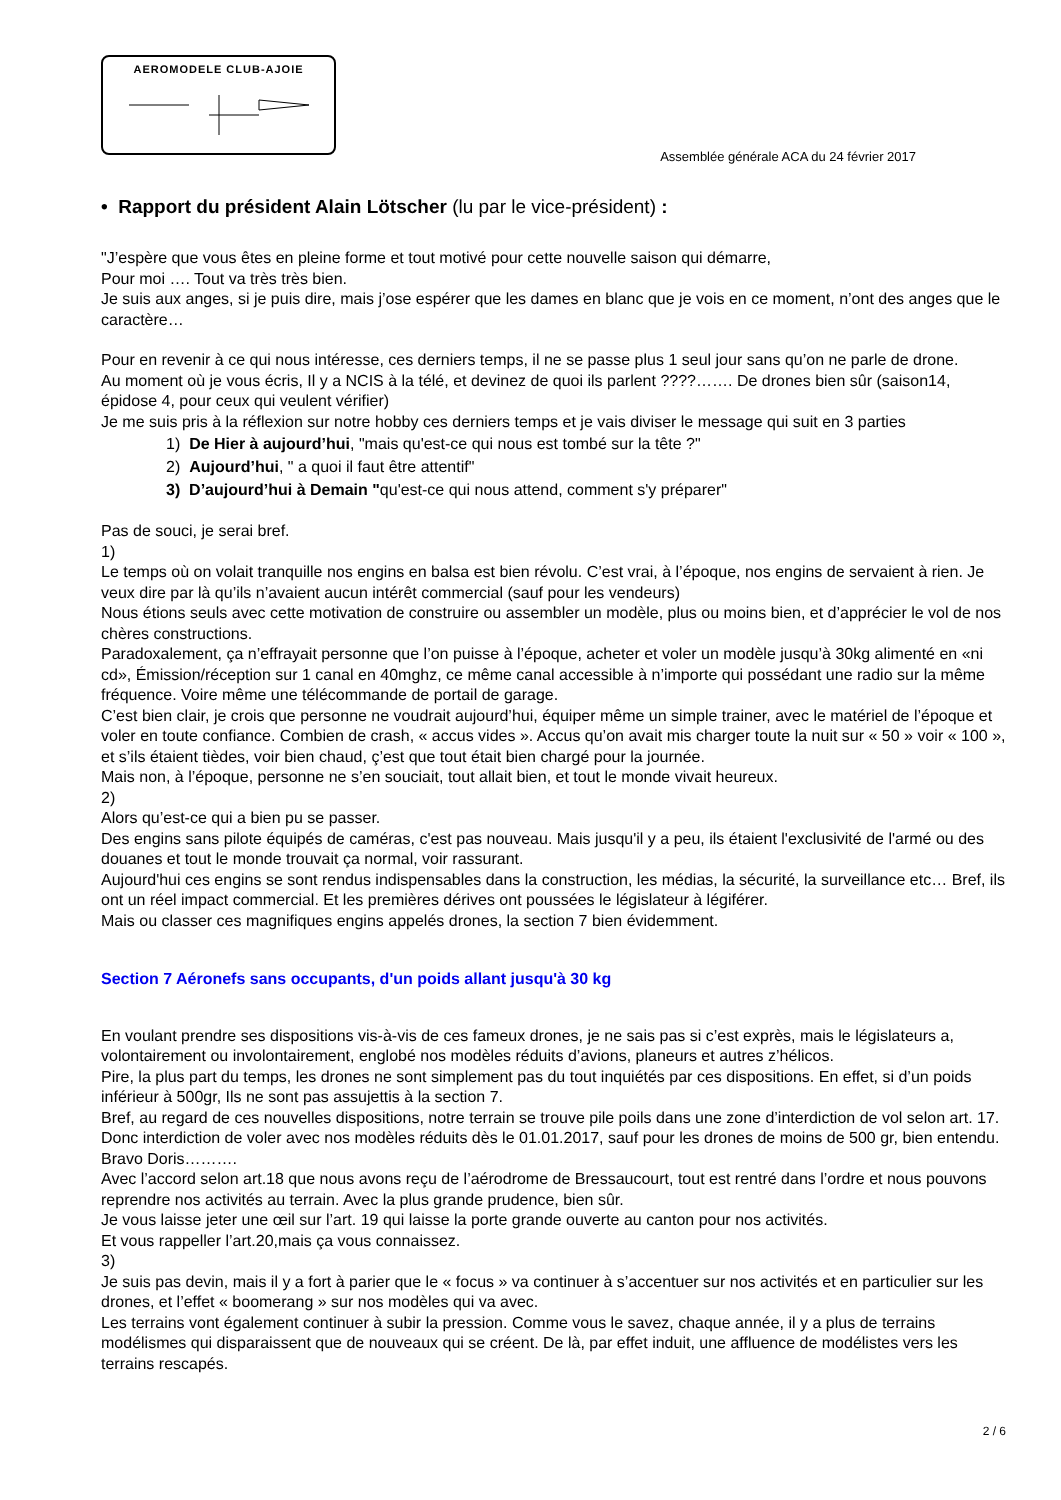AEROMODELE CLUB-AJOIE
Assemblée générale ACA du 24 février 2017
• Rapport du président Alain Lötscher (lu par le vice-président) :
"J’espère que vous êtes en pleine forme et tout motivé pour cette nouvelle saison qui démarre,
Pour moi …. Tout va très très bien.
Je suis aux anges, si je puis dire, mais j’ose espérer que les dames en blanc que je vois en ce moment, n’ont des anges que le caractère…
Pour en revenir à ce qui nous intéresse, ces derniers temps, il ne se passe plus 1 seul jour sans qu’on ne parle de drone.
Au moment où je vous écris, Il y a NCIS à la télé, et devinez de quoi ils parlent ????……. De drones bien sûr (saison14, épidose 4, pour ceux qui veulent vérifier)
Je me suis pris à la réflexion sur notre hobby ces derniers temps et je vais diviser le message qui suit en 3 parties
1) De Hier à aujourd’hui, "mais qu'est-ce qui nous est tombé sur la tête ?"
2) Aujourd’hui, " a quoi il faut être attentif"
3) D’aujourd’hui à Demain "qu'est-ce qui nous attend, comment s'y préparer"
Pas de souci, je serai bref.
1)
Le temps où on volait tranquille nos engins en balsa est bien révolu. C’est vrai, à l’époque, nos engins de servaient à rien. Je veux dire par là qu’ils n’avaient aucun intérêt commercial (sauf pour les vendeurs)
Nous étions seuls avec cette motivation de construire ou assembler un modèle, plus ou moins bien, et d’apprécier le vol de nos chères constructions.
Paradoxalement, ça n’effrayait personne que l’on puisse à l’époque, acheter et voler un modèle jusqu’à 30kg alimenté en «ni cd», Émission/réception sur 1 canal en 40mghz, ce même canal accessible à n’importe qui possédant une radio sur la même fréquence. Voire même une télécommande de portail de garage.
C’est bien clair, je crois que personne ne voudrait aujourd’hui, équiper même un simple trainer, avec le matériel de l’époque et voler en toute confiance. Combien de crash, « accus vides ». Accus qu’on avait mis charger toute la nuit sur « 50 » voir « 100 », et s’ils étaient tièdes, voir bien chaud, ç’est que tout était bien chargé pour la journée.
Mais non, à l’époque, personne ne s’en souciait, tout allait bien, et tout le monde vivait heureux.
2)
Alors qu’est-ce qui a bien pu se passer.
Des engins sans pilote équipés de caméras, c'est pas nouveau. Mais jusqu'il y a peu, ils étaient l'exclusivité de l'armé ou des douanes et tout le monde trouvait ça normal, voir rassurant.
Aujourd'hui ces engins se sont rendus indispensables dans la construction, les médias, la sécurité, la surveillance etc… Bref, ils ont un réel impact commercial. Et les premières dérives ont poussées le législateur à légiférer.
Mais ou classer ces magnifiques engins appelés drones, la section 7 bien évidemment.
Section 7 Aéronefs sans occupants, d'un poids allant jusqu'à 30 kg
En voulant prendre ses dispositions vis-à-vis de ces fameux drones, je ne sais pas si c’est exprès, mais le législateurs a, volontairement ou involontairement, englobé nos modèles réduits d’avions, planeurs et autres z’hélicos.
Pire, la plus part du temps, les drones ne sont simplement pas du tout inquiétés par ces dispositions. En effet, si d’un poids inférieur à 500gr, Ils ne sont pas assujettis à la section 7.
Bref, au regard de ces nouvelles dispositions, notre terrain se trouve pile poils dans une zone d’interdiction de vol selon art. 17. Donc interdiction de voler avec nos modèles réduits dès le 01.01.2017, sauf pour les drones de moins de 500 gr, bien entendu. Bravo Doris……….
Avec l’accord selon art.18 que nous avons reçu de l’aérodrome de Bressaucourt, tout est rentré dans l’ordre et nous pouvons reprendre nos activités au terrain. Avec la plus grande prudence, bien sûr.
Je vous laisse jeter une œil sur l’art. 19 qui laisse la porte grande ouverte au canton pour nos activités.
Et vous rappeller l’art.20,mais ça vous connaissez.
3)
Je suis pas devin, mais il y a fort à parier que le « focus » va continuer à s’accentuer sur nos activités et en particulier sur les drones, et l’effet « boomerang » sur nos modèles qui va avec.
Les terrains vont également continuer à subir la pression. Comme vous le savez, chaque année, il y a plus de terrains modélismes qui disparaissent que de nouveaux qui se créent. De là, par effet induit, une affluence de modélistes vers les terrains rescapés.
2 / 6